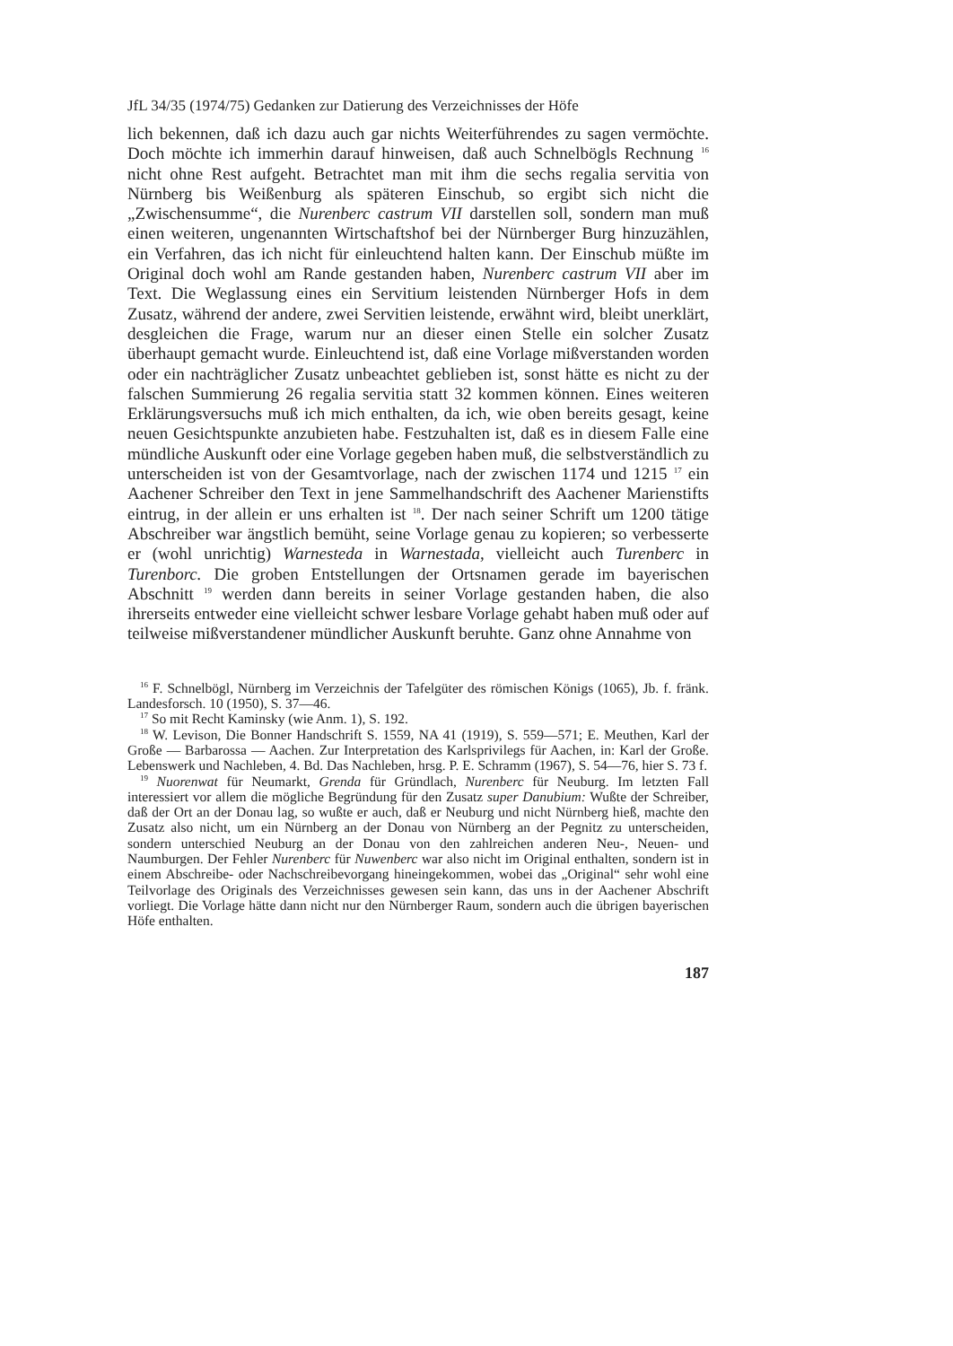JfL 34/35 (1974/75) Gedanken zur Datierung des Verzeichnisses der Höfe
lich bekennen, daß ich dazu auch gar nichts Weiterführendes zu sagen vermöchte. Doch möchte ich immerhin darauf hinweisen, daß auch Schnelbögls Rechnung <sup>16</sup> nicht ohne Rest aufgeht. Betrachtet man mit ihm die sechs regalia servitia von Nürnberg bis Weißenburg als späteren Einschub, so ergibt sich nicht die „Zwischensumme“, die Nurenberc castrum VII darstellen soll, sondern man muß einen weiteren, ungenannten Wirtschaftshof bei der Nürnberger Burg hinzuzählen, ein Verfahren, das ich nicht für einleuchtend halten kann. Der Einschub müßte im Original doch wohl am Rande gestanden haben, Nurenberc castrum VII aber im Text. Die Weglassung eines ein Servitium leistenden Nürnberger Hofs in dem Zusatz, während der andere, zwei Servitien leistende, erwähnt wird, bleibt unerklärt, desgleichen die Frage, warum nur an dieser einen Stelle ein solcher Zusatz überhaupt gemacht wurde. Einleuchtend ist, daß eine Vorlage mißverstanden worden oder ein nachträglicher Zusatz unbeachtet geblieben ist, sonst hätte es nicht zu der falschen Summierung 26 regalia servitia statt 32 kommen können. Eines weiteren Erklärungsversuchs muß ich mich enthalten, da ich, wie oben bereits gesagt, keine neuen Gesichtspunkte anzubieten habe. Festzuhalten ist, daß es in diesem Falle eine mündliche Auskunft oder eine Vorlage gegeben haben muß, die selbstverständlich zu unterscheiden ist von der Gesamtvorlage, nach der zwischen 1174 und 1215 <sup>17</sup> ein Aachener Schreiber den Text in jene Sammelhandschrift des Aachener Marienstifts eintrug, in der allein er uns erhalten ist <sup>18</sup>. Der nach seiner Schrift um 1200 tätige Abschreiber war ängstlich bemüht, seine Vorlage genau zu kopieren; so verbesserte er (wohl unrichtig) Warnesteda in Warnestada, vielleicht auch Turenberc in Turenborc. Die groben Entstellungen der Ortsnamen gerade im bayerischen Abschnitt <sup>19</sup> werden dann bereits in seiner Vorlage gestanden haben, die also ihrerseits entweder eine vielleicht schwer lesbare Vorlage gehabt haben muß oder auf teilweise mißverstandener mündlicher Auskunft beruhte. Ganz ohne Annahme von
<sup>16</sup> F. Schnelbögl, Nürnberg im Verzeichnis der Tafelgüter des römischen Königs (1065), Jb. f. fränk. Landesforsch. 10 (1950), S. 37—46.
<sup>17</sup> So mit Recht Kaminsky (wie Anm. 1), S. 192.
<sup>18</sup> W. Levison, Die Bonner Handschrift S. 1559, NA 41 (1919), S. 559—571; E. Meuthen, Karl der Große — Barbarossa — Aachen. Zur Interpretation des Karlsprivilegs für Aachen, in: Karl der Große. Lebenswerk und Nachleben, 4. Bd. Das Nachleben, hrsg. P. E. Schramm (1967), S. 54—76, hier S. 73 f.
<sup>19</sup> Nuorenwat für Neumarkt, Grenda für Gründlach, Nurenberc für Neuburg. Im letzten Fall interessiert vor allem die mögliche Begründung für den Zusatz super Danubium: Wußte der Schreiber, daß der Ort an der Donau lag, so wußte er auch, daß er Neuburg und nicht Nürnberg hieß, machte den Zusatz also nicht, um ein Nürnberg an der Donau von Nürnberg an der Pegnitz zu unterscheiden, sondern unterschied Neuburg an der Donau von den zahlreichen anderen Neu-, Neuen- und Naumburgen. Der Fehler Nurenberc für Nuwenberc war also nicht im Original enthalten, sondern ist in einem Abschreibe- oder Nachschreibevorgang hineingekommen, wobei das „Original“ sehr wohl eine Teilvorlage des Originals des Verzeichnisses gewesen sein kann, das uns in der Aachener Abschrift vorliegt. Die Vorlage hätte dann nicht nur den Nürnberger Raum, sondern auch die übrigen bayerischen Höfe enthalten.
187